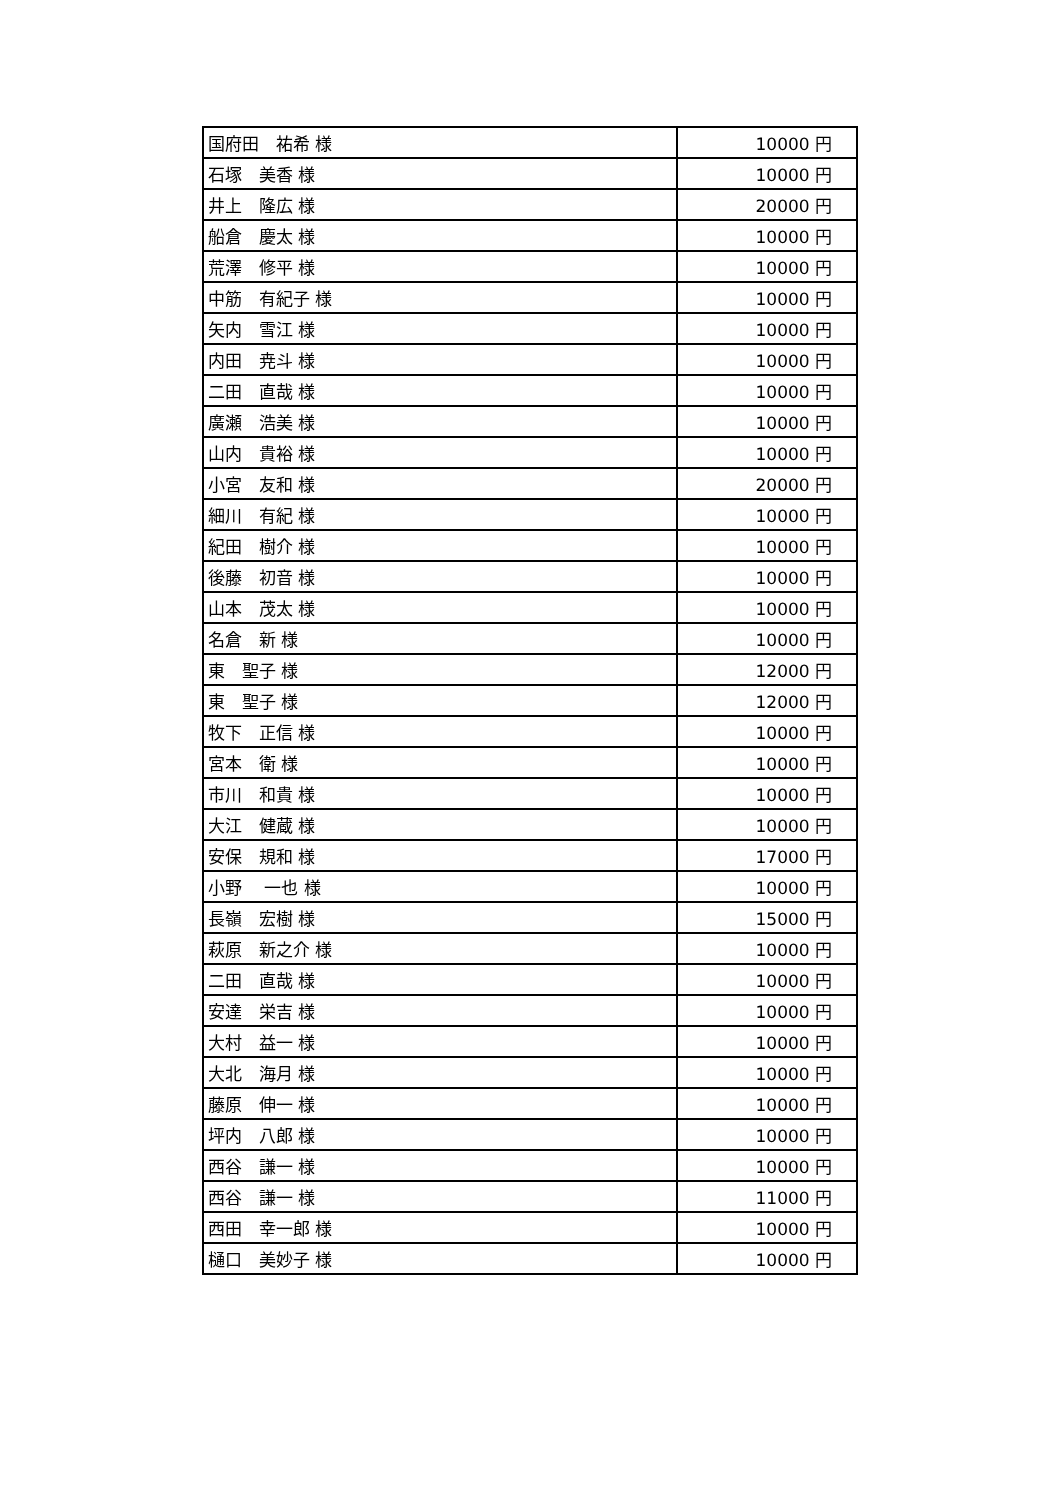| 国府田 祐希 様 | 10000 円 |
| 石塚 美香 様 | 10000 円 |
| 井上 隆広 様 | 20000 円 |
| 船倉 慶太 様 | 10000 円 |
| 荒澤 修平 様 | 10000 円 |
| 中筋 有紀子 様 | 10000 円 |
| 矢内 雪江 様 | 10000 円 |
| 内田 尭斗 様 | 10000 円 |
| 二田 直哉 様 | 10000 円 |
| 廣瀬 浩美 様 | 10000 円 |
| 山内 貴裕 様 | 10000 円 |
| 小宮 友和 様 | 20000 円 |
| 細川 有紀 様 | 10000 円 |
| 紀田 樹介 様 | 10000 円 |
| 後藤 初音 様 | 10000 円 |
| 山本 茂太 様 | 10000 円 |
| 名倉 新 様 | 10000 円 |
| 東 聖子 様 | 12000 円 |
| 東 聖子 様 | 12000 円 |
| 牧下 正信 様 | 10000 円 |
| 宮本 衛 様 | 10000 円 |
| 市川 和貴 様 | 10000 円 |
| 大江 健蔵 様 | 10000 円 |
| 安保 規和 様 | 17000 円 |
| 小野 一也 様 | 10000 円 |
| 長嶺 宏樹 様 | 15000 円 |
| 萩原 新之介 様 | 10000 円 |
| 二田 直哉 様 | 10000 円 |
| 安達 栄吉 様 | 10000 円 |
| 大村 益一 様 | 10000 円 |
| 大北 海月 様 | 10000 円 |
| 藤原 伸一 様 | 10000 円 |
| 坪内 八郎 様 | 10000 円 |
| 西谷 謙一 様 | 10000 円 |
| 西谷 謙一 様 | 11000 円 |
| 西田 幸一郎 様 | 10000 円 |
| 樋口 美妙子 様 | 10000 円 |